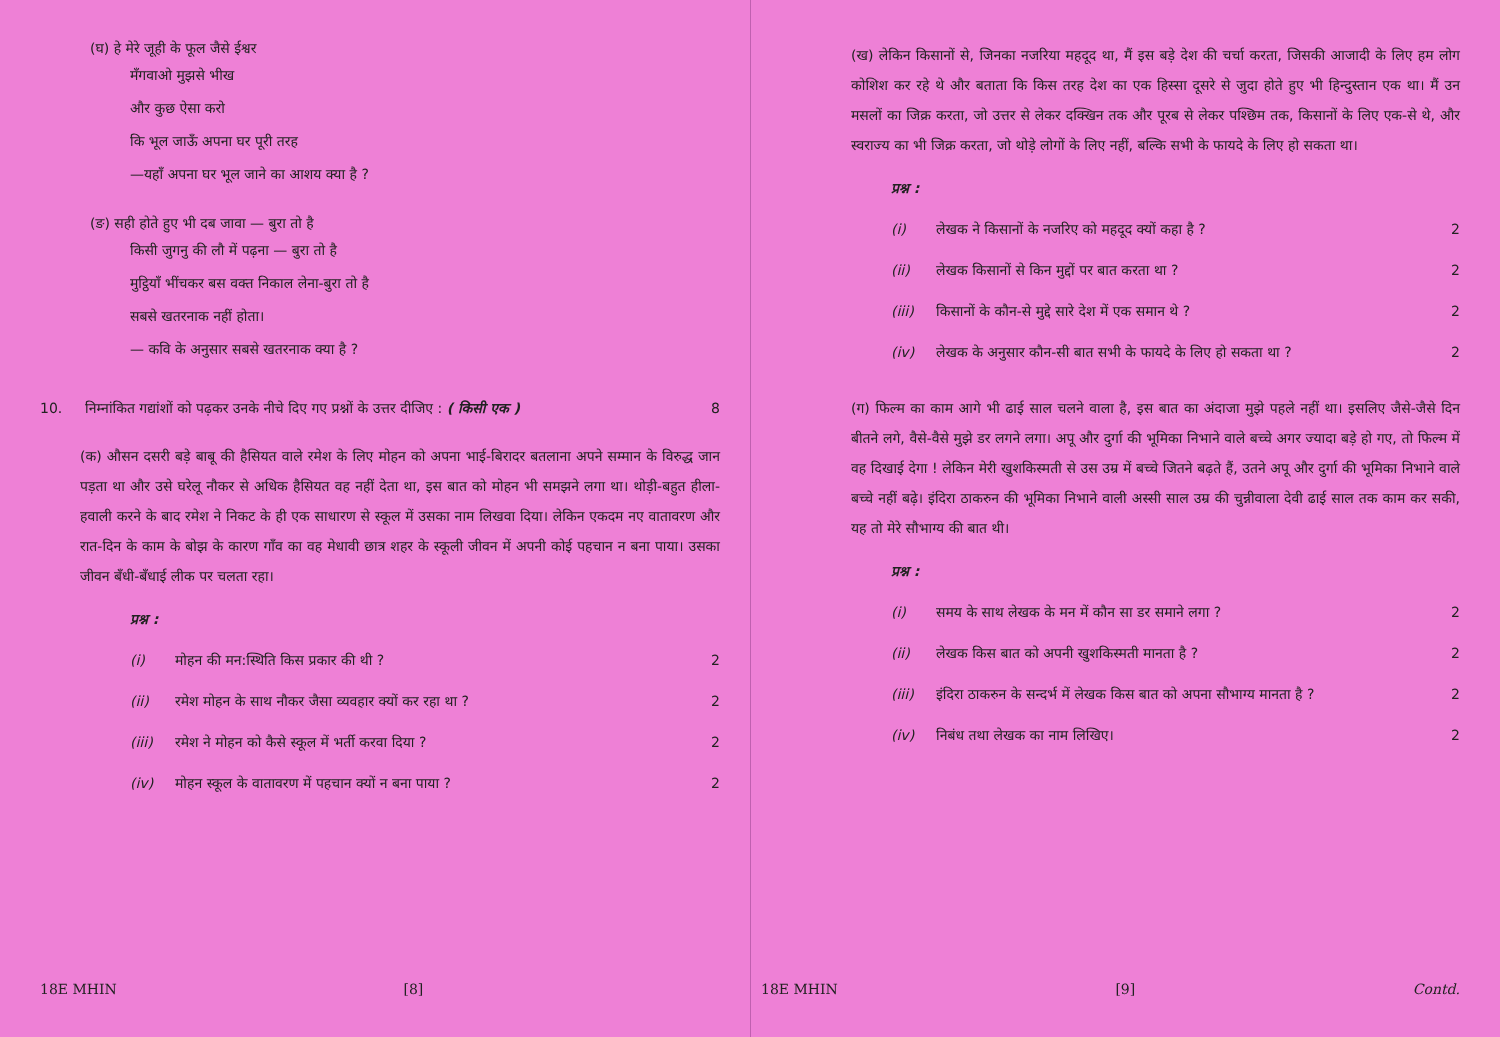(घ) हे मेरे जूही के फूल जैसे ईश्वर
मँगवाओ मुझसे भीख
और कुछ ऐसा करो
कि भूल जाऊँ अपना घर पूरी तरह
—यहाँ अपना घर भूल जाने का आशय क्या है ?
(ङ) सही होते हुए भी दब जावा — बुरा तो है
किसी जुगनु की लौ में पढ़ना — बुरा तो है
मुट्ठियाँ भींचकर बस वक्त निकाल लेना-बुरा तो है
सबसे खतरनाक नहीं होता।
— कवि के अनुसार सबसे खतरनाक क्या है ?
10. निम्नांकित गद्यांशों को पढ़कर उनके नीचे दिए गए प्रश्नों के उत्तर दीजिए : ( किसी एक ) 8
(क) औसन दसरी बड़े बाबू की हैसियत वाले रमेश के लिए मोहन को अपना भाई-बिरादर बतलाना अपने सम्मान के विरुद्ध जान पड़ता था और उसे घरेलू नौकर से अधिक हैसियत वह नहीं देता था, इस बात को मोहन भी समझने लगा था। थोड़ी-बहुत हीला-हवाली करने के बाद रमेश ने निकट के ही एक साधारण से स्कूल में उसका नाम लिखवा दिया। लेकिन एकदम नए वातावरण और रात-दिन के काम के बोझ के कारण गाँव का वह मेधावी छात्र शहर के स्कूली जीवन में अपनी कोई पहचान न बना पाया। उसका जीवन बँधी-बँधाई लीक पर चलता रहा।
प्रश्न :
(i) मोहन की मन:स्थिति किस प्रकार की थी ? 2
(ii) रमेश मोहन के साथ नौकर जैसा व्यवहार क्यों कर रहा था ? 2
(iii) रमेश ने मोहन को कैसे स्कूल में भर्ती करवा दिया ? 2
(iv) मोहन स्कूल के वातावरण में पहचान क्यों न बना पाया ? 2
18E MHIN [8]
(ख) लेकिन किसानों से, जिनका नजरिया महदूद था, मैं इस बड़े देश की चर्चा करता, जिसकी आजादी के लिए हम लोग कोशिश कर रहे थे और बताता कि किस तरह देश का एक हिस्सा दूसरे से जुदा होते हुए भी हिन्दुस्तान एक था। मैं उन मसलों का जिक्र करता, जो उत्तर से लेकर दक्खिन तक और पूरब से लेकर पश्छिम तक, किसानों के लिए एक-से थे, और स्वराज्य का भी जिक्र करता, जो थोड़े लोगों के लिए नहीं, बल्कि सभी के फायदे के लिए हो सकता था।
प्रश्न :
(i) लेखक ने किसानों के नजरिए को महदूद क्यों कहा है ? 2
(ii) लेखक किसानों से किन मुद्दों पर बात करता था ? 2
(iii) किसानों के कौन-से मुद्दे सारे देश में एक समान थे ? 2
(iv) लेखक के अनुसार कौन-सी बात सभी के फायदे के लिए हो सकता था ? 2
(ग) फिल्म का काम आगे भी ढाई साल चलने वाला है, इस बात का अंदाजा मुझे पहले नहीं था। इसलिए जैसे-जैसे दिन बीतने लगे, वैसे-वैसे मुझे डर लगने लगा। अपू और दुर्गा की भूमिका निभाने वाले बच्चे अगर ज्यादा बड़े हो गए, तो फिल्म में वह दिखाई देगा ! लेकिन मेरी खुशकिस्मती से उस उम्र में बच्चे जितने बढ़ते हैं, उतने अपू और दुर्गा की भूमिका निभाने वाले बच्चे नहीं बढ़े। इंदिरा ठाकरुन की भूमिका निभाने वाली अस्सी साल उम्र की चुन्नीवाला देवी ढाई साल तक काम कर सकी, यह तो मेरे सौभाग्य की बात थी।
प्रश्न :
(i) समय के साथ लेखक के मन में कौन सा डर समाने लगा ? 2
(ii) लेखक किस बात को अपनी खुशकिस्मती मानता है ? 2
(iii) इंदिरा ठाकरुन के सन्दर्भ में लेखक किस बात को अपना सौभाग्य मानता है ? 2
(iv) निबंध तथा लेखक का नाम लिखिए। 2
18E MHIN [9] Contd.